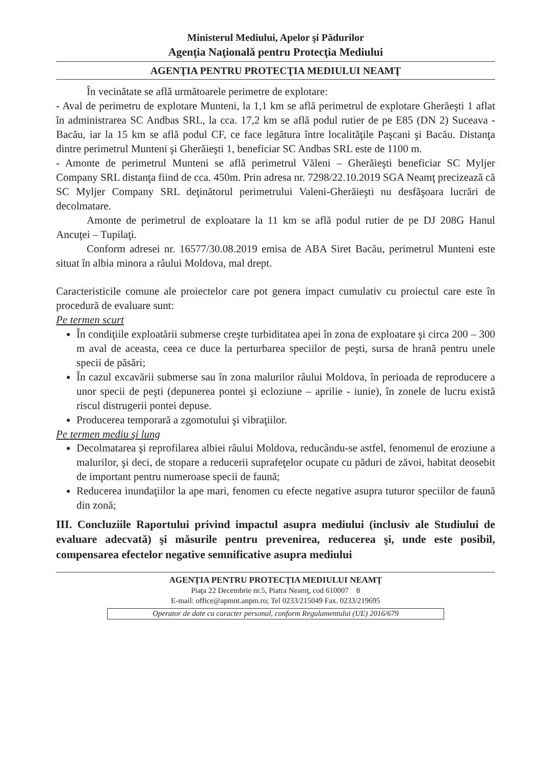Ministerul Mediului, Apelor şi Pădurilor
Agenţia Naţională pentru Protecţia Mediului
AGENŢIA PENTRU PROTECŢIA MEDIULUI NEAMŢ
În vecinătate se află următoarele perimetre de explotare:
- Aval de perimetru de explotare Munteni, la 1,1 km se află perimetrul de explotare Gherăeşti 1 aflat în administrarea SC Andbas SRL, la cca. 17,2 km se află podul rutier de pe E85 (DN 2) Suceava - Bacău, iar la 15 km se află podul CF, ce face legătura între localităţile Paşcani şi Bacău. Distanţa dintre perimetrul Munteni şi Gherăieşti 1, beneficiar SC Andbas SRL este de 1100 m.
- Amonte de perimetrul Munteni se află perimetrul Văleni – Gherăieşti beneficiar SC Myljer Company SRL distanţa fiind de cca. 450m. Prin adresa nr. 7298/22.10.2019 SGA Neamţ precizează că SC Myljer Company SRL deţinătorul perimetrului Valeni-Gherăieşti nu desfăşoara lucrări de decolmatare.
Amonte de perimetrul de exploatare la 11 km se află podul rutier de pe DJ 208G Hanul Ancuţei – Tupilaţi.
Conform adresei nr. 16577/30.08.2019 emisa de ABA Siret Bacău, perimetrul Munteni este situat în albia minora a râului Moldova, mal drept.
Caracteristicile comune ale proiectelor care pot genera impact cumulativ cu proiectul care este în procedură de evaluare sunt:
Pe termen scurt
În condiţiile exploatării submerse creşte turbiditatea apei în zona de exploatare şi circa 200 – 300 m aval de aceasta, ceea ce duce la perturbarea speciilor de peşti, sursa de hrană pentru unele specii de păsări;
În cazul excavării submerse sau în zona malurilor râului Moldova, în perioada de reproducere a unor specii de peşti (depunerea pontei şi ecloziune – aprilie - iunie), în zonele de lucru există riscul distrugerii pontei depuse.
Producerea temporară a zgomotului şi vibraţiilor.
Pe termen mediu şi lung
Decolmatarea şi reprofilarea albiei râului Moldova, reducându-se astfel, fenomenul de eroziune a malurilor, şi deci, de stopare a reducerii suprafeţelor ocupate cu păduri de zăvoi, habitat deosebit de important pentru numeroase specii de faună;
Reducerea inundaţiilor la ape mari, fenomen cu efecte negative asupra tuturor speciilor de faună din zonă;
III. Concluziile Raportului privind impactul asupra mediului (inclusiv ale Studiului de evaluare adecvată) şi măsurile pentru prevenirea, reducerea şi, unde este posibil, compensarea efectelor negative semnificative asupra mediului
AGENŢIA PENTRU PROTECŢIA MEDIULUI NEAMŢ
Piaţa 22 Decembrie nr.5, Piatra Neamţ, cod 610007 8
E-mail: office@apmnt.anpm.ro; Tel 0233/215049 Fax. 0233/219695
Operator de date cu caracter personal, conform Regulamentului (UE) 2016/679